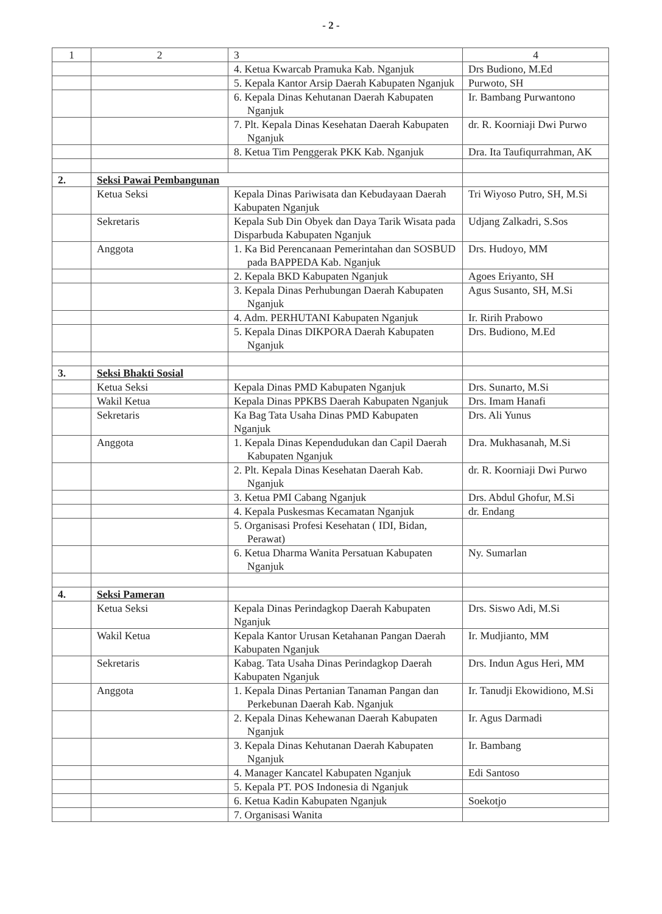- 2 -
| 1 | 2 | 3 | 4 |
| --- | --- | --- | --- |
| | | 4. Ketua Kwarcab Pramuka Kab. Nganjuk | Drs Budiono, M.Ed |
| | | 5. Kepala Kantor Arsip Daerah Kabupaten Nganjuk | Purwoto, SH |
| | | 6. Kepala Dinas Kehutanan Daerah Kabupaten Nganjuk | Ir. Bambang Purwantono |
| | | 7. Plt. Kepala Dinas Kesehatan Daerah Kabupaten Nganjuk | dr. R. Koorniaji Dwi Purwo |
| | | 8. Ketua Tim Penggerak PKK Kab. Nganjuk | Dra. Ita Taufiqurrahman, AK |
| 2. | Seksi Pawai Pembangunan | | |
| | Ketua Seksi | Kepala Dinas Pariwisata dan Kebudayaan Daerah Kabupaten Nganjuk | Tri Wiyoso Putro, SH, M.Si |
| | Sekretaris | Kepala Sub Din Obyek dan Daya Tarik Wisata pada Disparbuda Kabupaten Nganjuk | Udjang Zalkadri, S.Sos |
| | Anggota | 1. Ka Bid Perencanaan Pemerintahan dan SOSBUD pada BAPPEDA Kab. Nganjuk | Drs. Hudoyo, MM |
| | | 2. Kepala BKD Kabupaten Nganjuk | Agoes Eriyanto, SH |
| | | 3. Kepala Dinas Perhubungan Daerah Kabupaten Nganjuk | Agus Susanto, SH, M.Si |
| | | 4. Adm. PERHUTANI Kabupaten Nganjuk | Ir. Ririh Prabowo |
| | | 5. Kepala Dinas DIKPORA Daerah Kabupaten Nganjuk | Drs. Budiono, M.Ed |
| 3. | Seksi Bhakti Sosial | | |
| | Ketua Seksi | Kepala Dinas PMD Kabupaten Nganjuk | Drs. Sunarto, M.Si |
| | Wakil Ketua | Kepala Dinas PPKBS Daerah Kabupaten Nganjuk | Drs. Imam Hanafi |
| | Sekretaris | Ka Bag Tata Usaha Dinas PMD Kabupaten Nganjuk | Drs. Ali Yunus |
| | Anggota | 1. Kepala Dinas Kependudukan dan Capil Daerah Kabupaten Nganjuk | Dra. Mukhasanah, M.Si |
| | | 2. Plt. Kepala Dinas Kesehatan Daerah Kab. Nganjuk | dr. R. Koorniaji Dwi Purwo |
| | | 3. Ketua PMI Cabang Nganjuk | Drs. Abdul Ghofur, M.Si |
| | | 4. Kepala Puskesmas Kecamatan Nganjuk | dr. Endang |
| | | 5. Organisasi Profesi Kesehatan ( IDI, Bidan, Perawat) | |
| | | 6. Ketua Dharma Wanita Persatuan Kabupaten Nganjuk | Ny. Sumarlan |
| 4. | Seksi Pameran | | |
| | Ketua Seksi | Kepala Dinas Perindagkop Daerah Kabupaten Nganjuk | Drs. Siswo Adi, M.Si |
| | Wakil Ketua | Kepala Kantor Urusan Ketahanan Pangan Daerah Kabupaten Nganjuk | Ir. Mudjianto, MM |
| | Sekretaris | Kabag. Tata Usaha Dinas Perindagkop Daerah Kabupaten Nganjuk | Drs. Indun Agus Heri, MM |
| | Anggota | 1. Kepala Dinas Pertanian Tanaman Pangan dan Perkebunan Daerah Kab. Nganjuk | Ir. Tanudji Ekowidiono, M.Si |
| | | 2. Kepala Dinas Kehewanan Daerah Kabupaten Nganjuk | Ir. Agus Darmadi |
| | | 3. Kepala Dinas Kehutanan Daerah Kabupaten Nganjuk | Ir. Bambang |
| | | 4. Manager Kancatel Kabupaten Nganjuk | Edi Santoso |
| | | 5. Kepala PT. POS Indonesia di Nganjuk | |
| | | 6. Ketua Kadin Kabupaten Nganjuk | Soekotjo |
| | | 7. Organisasi Wanita | |